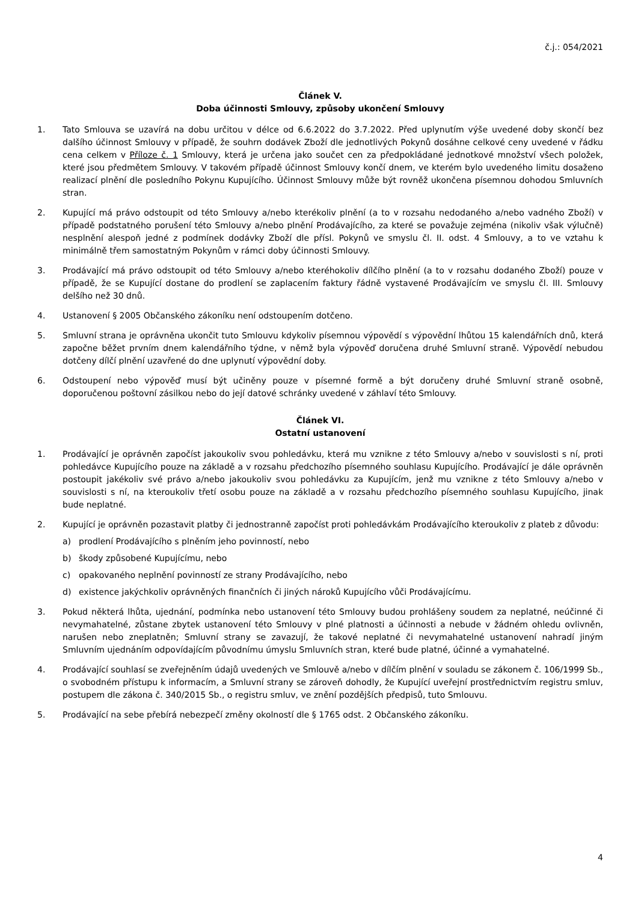č.j.: 054/2021
Článek V.
Doba účinnosti Smlouvy, způsoby ukončení Smlouvy
1. Tato Smlouva se uzavírá na dobu určitou v délce od 6.6.2022 do 3.7.2022. Před uplynutím výše uvedené doby skončí bez dalšího účinnost Smlouvy v případě, že souhrn dodávek Zboží dle jednotlivých Pokynů dosáhne celkové ceny uvedené v řádku cena celkem v Příloze č. 1 Smlouvy, která je určena jako součet cen za předpokládané jednotkové množství všech položek, které jsou předmětem Smlouvy. V takovém případě účinnost Smlouvy končí dnem, ve kterém bylo uvedeného limitu dosaženo realizací plnění dle posledního Pokynu Kupujícího. Účinnost Smlouvy může být rovněž ukončena písemnou dohodou Smluvních stran.
2. Kupující má právo odstoupit od této Smlouvy a/nebo kterékoliv plnění (a to v rozsahu nedodaného a/nebo vadného Zboží) v případě podstatného porušení této Smlouvy a/nebo plnění Prodávajícího, za které se považuje zejména (nikoliv však výlučně) nesplnění alespoň jedné z podmínek dodávky Zboží dle přísl. Pokynů ve smyslu čl. II. odst. 4 Smlouvy, a to ve vztahu k minimálně třem samostatným Pokynům v rámci doby účinnosti Smlouvy.
3. Prodávající má právo odstoupit od této Smlouvy a/nebo kteréhokoliv dílčího plnění (a to v rozsahu dodaného Zboží) pouze v případě, že se Kupující dostane do prodlení se zaplacením faktury řádně vystavené Prodávajícím ve smyslu čl. III. Smlouvy delšího než 30 dnů.
4. Ustanovení § 2005 Občanského zákoníku není odstoupením dotčeno.
5. Smluvní strana je oprávněna ukončit tuto Smlouvu kdykoliv písemnou výpovědí s výpovědní lhůtou 15 kalendářních dnů, která započne běžet prvním dnem kalendářního týdne, v němž byla výpověď doručena druhé Smluvní straně. Výpovědí nebudou dotčeny dílčí plnění uzavřené do dne uplynutí výpovědní doby.
6. Odstoupení nebo výpověď musí být učiněny pouze v písemné formě a být doručeny druhé Smluvní straně osobně, doporučenou poštovní zásilkou nebo do její datové schránky uvedené v záhlaví této Smlouvy.
Článek VI.
Ostatní ustanovení
1. Prodávající je oprávněn započíst jakoukoliv svou pohledávku, která mu vznikne z této Smlouvy a/nebo v souvislosti s ní, proti pohledávce Kupujícího pouze na základě a v rozsahu předchozího písemného souhlasu Kupujícího. Prodávající je dále oprávněn postoupit jakékoliv své právo a/nebo jakoukoliv svou pohledávku za Kupujícím, jenž mu vznikne z této Smlouvy a/nebo v souvislosti s ní, na kteroukoliv třetí osobu pouze na základě a v rozsahu předchozího písemného souhlasu Kupujícího, jinak bude neplatné.
2. Kupující je oprávněn pozastavit platby či jednostranně započíst proti pohledávkám Prodávajícího kteroukoliv z plateb z důvodu:
a) prodlení Prodávajícího s plněním jeho povinností, nebo
b) škody způsobené Kupujícímu, nebo
c) opakovaného neplnění povinností ze strany Prodávajícího, nebo
d) existence jakýchkoliv oprávněných finančních či jiných nároků Kupujícího vůči Prodávajícímu.
3. Pokud některá lhůta, ujednání, podmínka nebo ustanovení této Smlouvy budou prohlášeny soudem za neplatné, neúčinné či nevymahatelné, zůstane zbytek ustanovení této Smlouvy v plné platnosti a účinnosti a nebude v žádném ohledu ovlivněn, narušen nebo zneplatněn; Smluvní strany se zavazují, že takové neplatné či nevymahatelné ustanovení nahradí jiným Smluvním ujednáním odpovídajícím původnímu úmyslu Smluvních stran, které bude platné, účinné a vymahatelné.
4. Prodávající souhlasí se zveřejněním údajů uvedených ve Smlouvě a/nebo v dílčím plnění v souladu se zákonem č. 106/1999 Sb., o svobodném přístupu k informacím, a Smluvní strany se zároveň dohodly, že Kupující uveřejní prostřednictvím registru smluv, postupem dle zákona č. 340/2015 Sb., o registru smluv, ve znění pozdějších předpisů, tuto Smlouvu.
5. Prodávající na sebe přebírá nebezpečí změny okolností dle § 1765 odst. 2 Občanského zákoníku.
4